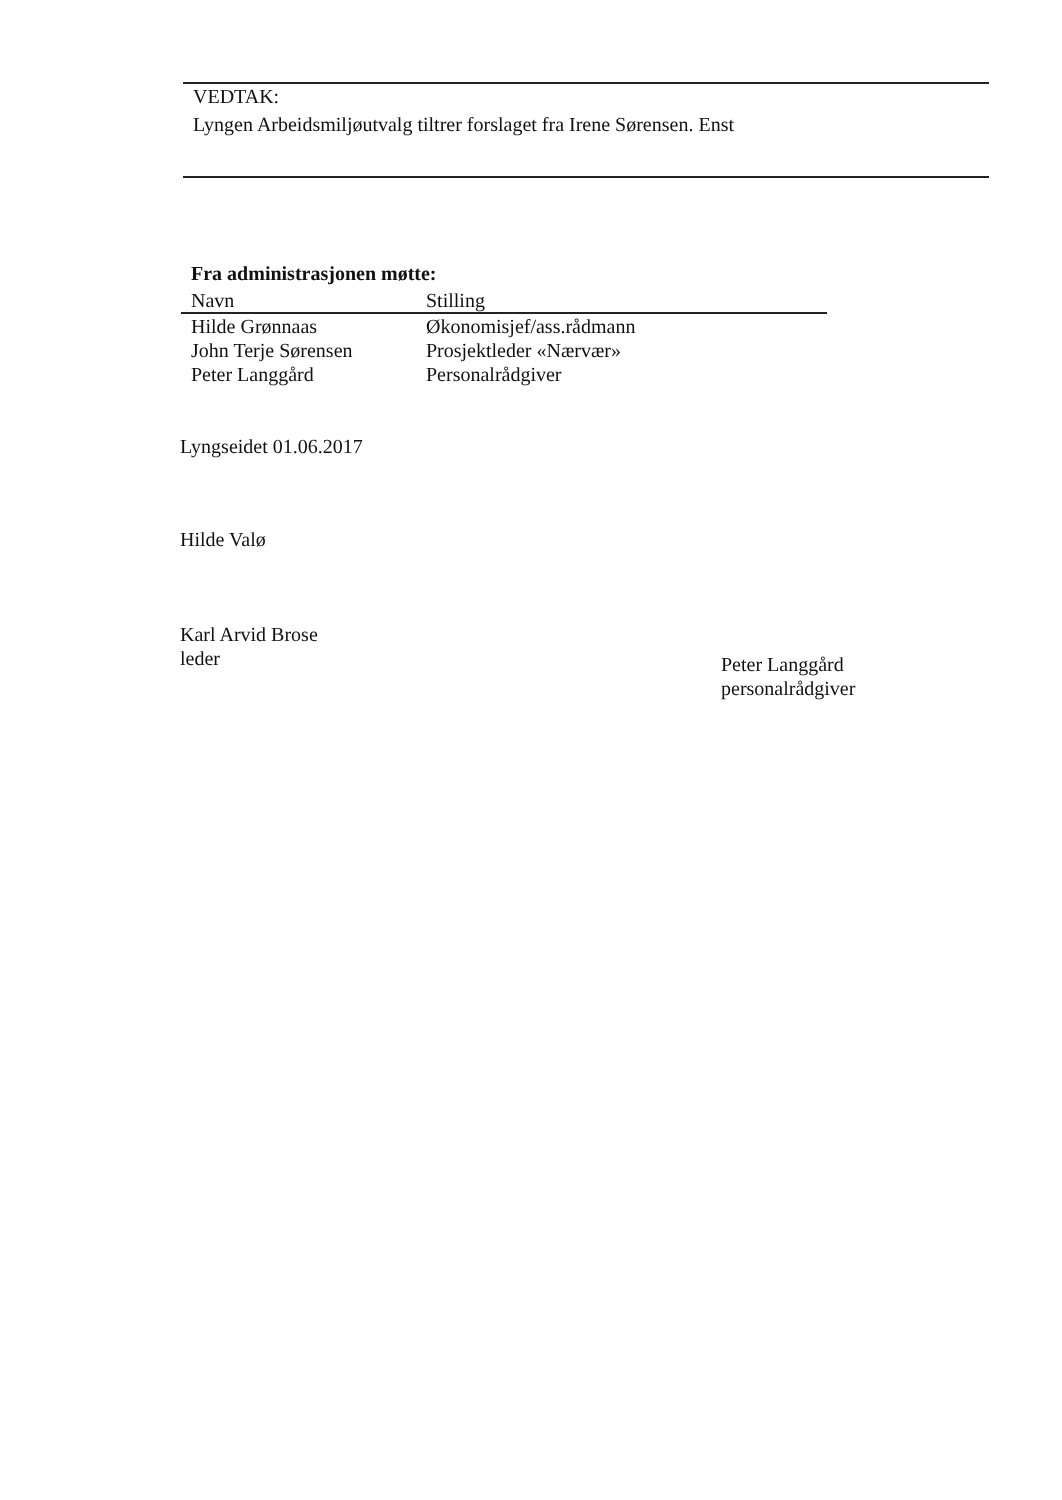VEDTAK:
Lyngen Arbeidsmiljøutvalg tiltrer forslaget fra Irene Sørensen. Enst
Fra administrasjonen møtte:
| Navn | Stilling |
| --- | --- |
| Hilde Grønnaas | Økonomisjef/ass.rådmann |
| John Terje Sørensen | Prosjektleder «Nærvær» |
| Peter Langgård | Personalrådgiver |
Lyngseidet 01.06.2017
Hilde Valø
Karl Arvid Brose
leder
Peter Langgård
personalrådgiver